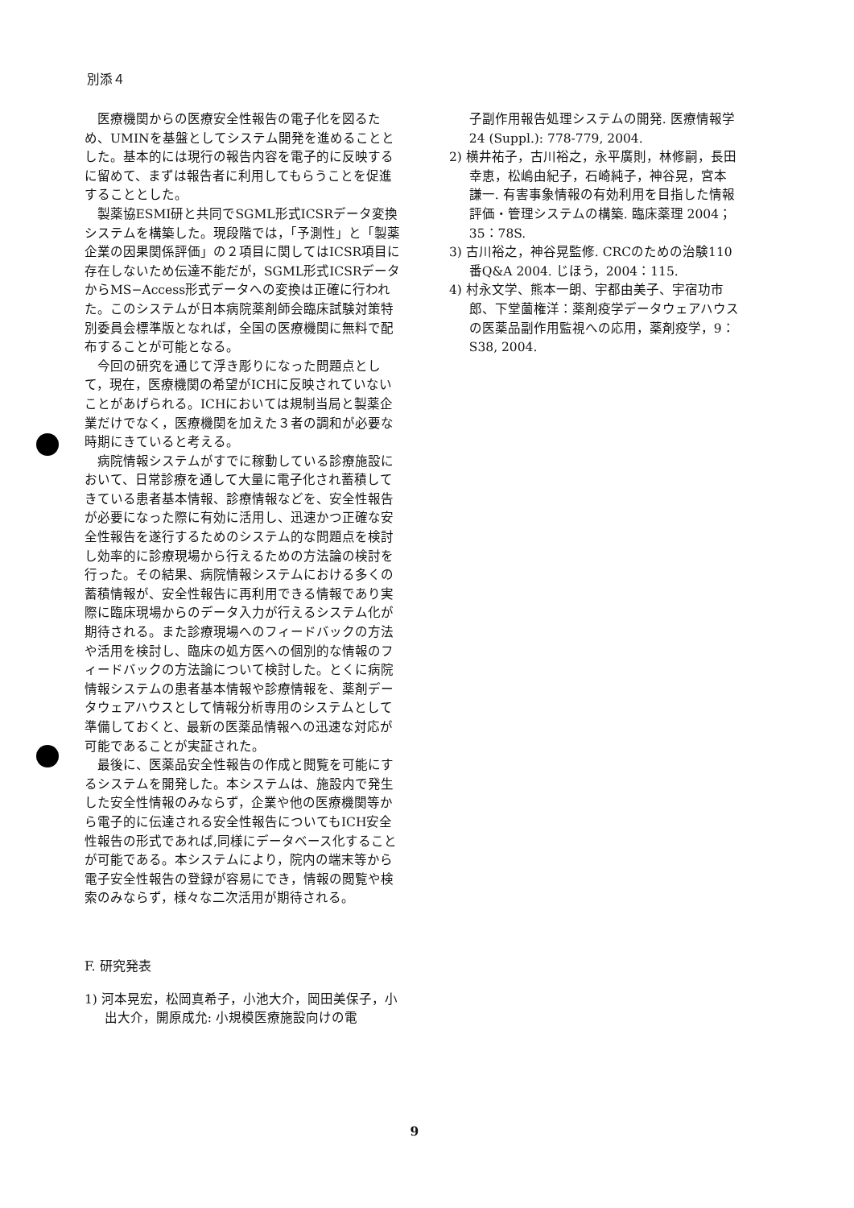別添４
医療機関からの医療安全性報告の電子化を図るため、UMINを基盤としてシステム開発を進めることとした。基本的には現行の報告内容を電子的に反映するに留めて、まずは報告者に利用してもらうことを促進することとした。
製薬協ESMI研と共同でSGML形式ICSRデータ変換システムを構築した。現段階では，「予測性」と「製薬企業の因果関係評価」の２項目に関してはICSR項目に存在しないため伝達不能だが，SGML形式ICSRデータからMS−Access形式データへの変換は正確に行われた。このシステムが日本病院薬剤師会臨床試験対策特別委員会標準版となれば，全国の医療機関に無料で配布することが可能となる。
今回の研究を通じて浮き彫りになった問題点として，現在，医療機関の希望がICHに反映されていないことがあげられる。ICHにおいては規制当局と製薬企業だけでなく，医療機関を加えた３者の調和が必要な時期にきていると考える。
病院情報システムがすでに稼動している診療施設において、日常診療を通して大量に電子化され蓄積してきている患者基本情報、診療情報などを、安全性報告が必要になった際に有効に活用し、迅速かつ正確な安全性報告を遂行するためのシステム的な問題点を検討し効率的に診療現場から行えるための方法論の検討を行った。その結果、病院情報システムにおける多くの蓄積情報が、安全性報告に再利用できる情報であり実際に臨床現場からのデータ入力が行えるシステム化が期待される。また診療現場へのフィードバックの方法や活用を検討し、臨床の処方医への個別的な情報のフィードバックの方法論について検討した。とくに病院情報システムの患者基本情報や診療情報を、薬剤データウェアハウスとして情報分析専用のシステムとして準備しておくと、最新の医薬品情報への迅速な対応が可能であることが実証された。
最後に、医薬品安全性報告の作成と閲覧を可能にするシステムを開発した。本システムは、施設内で発生した安全性情報のみならず，企業や他の医療機関等から電子的に伝達される安全性報告についてもICH安全性報告の形式であれば,同様にデータベース化することが可能である。本システムにより，院内の端末等から電子安全性報告の登録が容易にでき，情報の閲覧や検索のみならず，様々な二次活用が期待される。
F. 研究発表
1) 河本晃宏，松岡真希子，小池大介，岡田美保子，小出大介，開原成允: 小規模医療施設向けの電
子副作用報告処理システムの開発. 医療情報学 24 (Suppl.): 778-779, 2004.
2) 横井祐子，古川裕之，永平廣則，林修嗣，長田幸恵，松嶋由紀子，石崎純子，神谷晃，宮本謙一. 有害事象情報の有効利用を目指した情報評価・管理システムの構築. 臨床薬理 2004；35：78S.
3) 古川裕之，神谷晃監修. CRCのための治験110番Q&A 2004. じほう，2004：115.
4) 村永文学、熊本一朗、宇都由美子、宇宿功市郎、下堂薗権洋：薬剤疫学データウェアハウスの医薬品副作用監視への応用，薬剤疫学，9：S38, 2004.
9